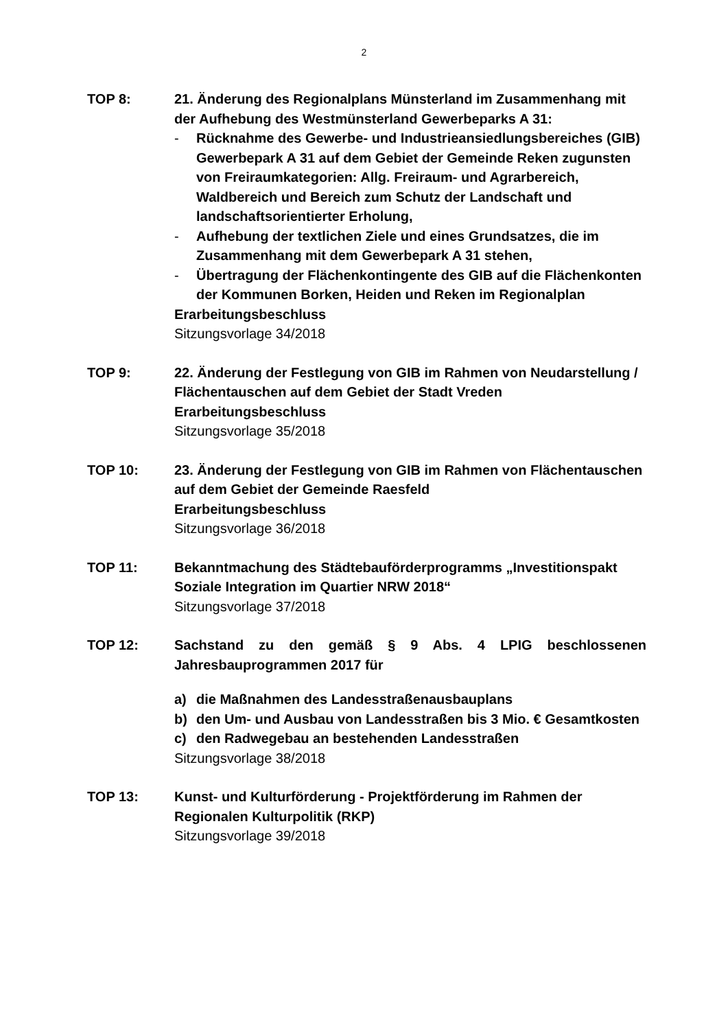2
TOP 8: 21. Änderung des Regionalplans Münsterland im Zusammenhang mit der Aufhebung des Westmünsterland Gewerbeparks A 31:
- Rücknahme des Gewerbe- und Industrieansiedlungsbereiches (GIB) Gewerbepark A 31 auf dem Gebiet der Gemeinde Reken zugunsten von Freiraumkategorien: Allg. Freiraum- und Agrarbereich, Waldbereich und Bereich zum Schutz der Landschaft und landschaftsorientierter Erholung,
- Aufhebung der textlichen Ziele und eines Grundsatzes, die im Zusammenhang mit dem Gewerbepark A 31 stehen,
- Übertragung der Flächenkontingente des GIB auf die Flächenkonten der Kommunen Borken, Heiden und Reken im Regionalplan
Erarbeitungsbeschluss
Sitzungsvorlage 34/2018
TOP 9: 22. Änderung der Festlegung von GIB im Rahmen von Neudarstellung / Flächentauschen auf dem Gebiet der Stadt Vreden
Erarbeitungsbeschluss
Sitzungsvorlage 35/2018
TOP 10: 23. Änderung der Festlegung von GIB im Rahmen von Flächentauschen auf dem Gebiet der Gemeinde Raesfeld
Erarbeitungsbeschluss
Sitzungsvorlage 36/2018
TOP 11: Bekanntmachung des Städtebauförderprogramms „Investitionspakt Soziale Integration im Quartier NRW 2018“
Sitzungsvorlage 37/2018
TOP 12: Sachstand zu den gemäß § 9 Abs. 4 LPIG beschlossenen Jahresbauprogrammen 2017 für
a) die Maßnahmen des Landesstraßenausbauplans
b) den Um- und Ausbau von Landesstraßen bis 3 Mio. € Gesamtkosten
c) den Radwegebau an bestehenden Landesstraßen
Sitzungsvorlage 38/2018
TOP 13: Kunst- und Kulturförderung - Projektförderung im Rahmen der Regionalen Kulturpolitik (RKP)
Sitzungsvorlage 39/2018